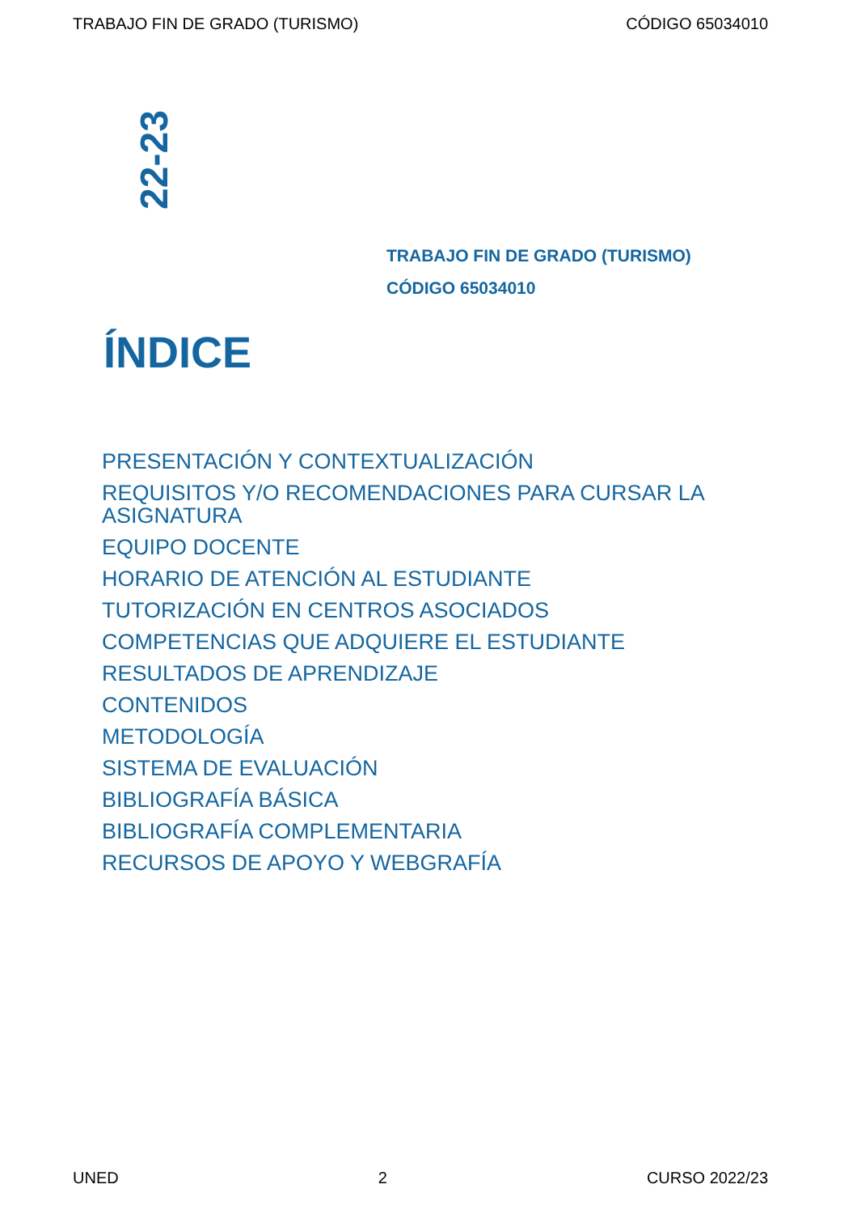TRABAJO FIN DE GRADO (TURISMO) CÓDIGO 65034010
22-23
TRABAJO FIN DE GRADO (TURISMO)
CÓDIGO 65034010
ÍNDICE
PRESENTACIÓN Y CONTEXTUALIZACIÓN
REQUISITOS Y/O RECOMENDACIONES PARA CURSAR LA ASIGNATURA
EQUIPO DOCENTE
HORARIO DE ATENCIÓN AL ESTUDIANTE
TUTORIZACIÓN EN CENTROS ASOCIADOS
COMPETENCIAS QUE ADQUIERE EL ESTUDIANTE
RESULTADOS DE APRENDIZAJE
CONTENIDOS
METODOLOGÍA
SISTEMA DE EVALUACIÓN
BIBLIOGRAFÍA BÁSICA
BIBLIOGRAFÍA COMPLEMENTARIA
RECURSOS DE APOYO Y WEBGRAFÍA
UNED 2 CURSO 2022/23